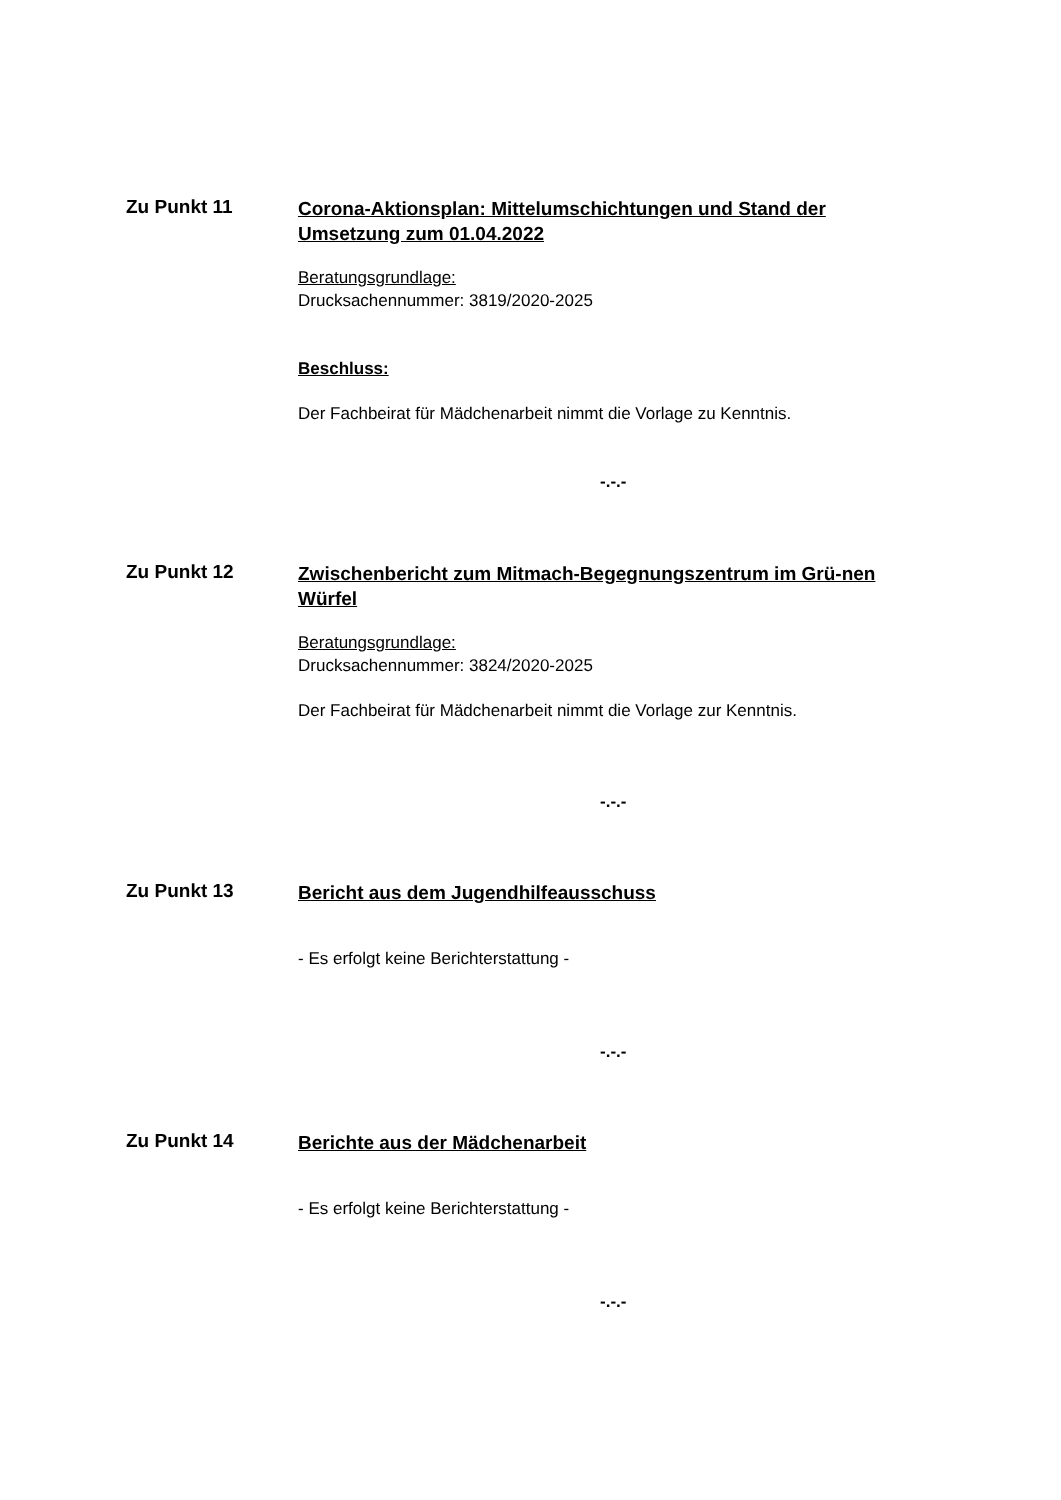Zu Punkt 11
Corona-Aktionsplan: Mittelumschichtungen und Stand der Umsetzung zum 01.04.2022
Beratungsgrundlage:
Drucksachennummer: 3819/2020-2025
Beschluss:
Der Fachbeirat für Mädchenarbeit nimmt die Vorlage zu Kenntnis.
-.-.-
Zu Punkt 12
Zwischenbericht zum Mitmach-Begegnungszentrum im Grü-nen Würfel
Beratungsgrundlage:
Drucksachennummer: 3824/2020-2025
Der Fachbeirat für Mädchenarbeit nimmt die Vorlage zur Kenntnis.
-.-.-
Zu Punkt 13
Bericht aus dem Jugendhilfeausschuss
- Es erfolgt keine Berichterstattung -
-.-.-
Zu Punkt 14
Berichte aus der Mädchenarbeit
- Es erfolgt keine Berichterstattung -
-.-.-